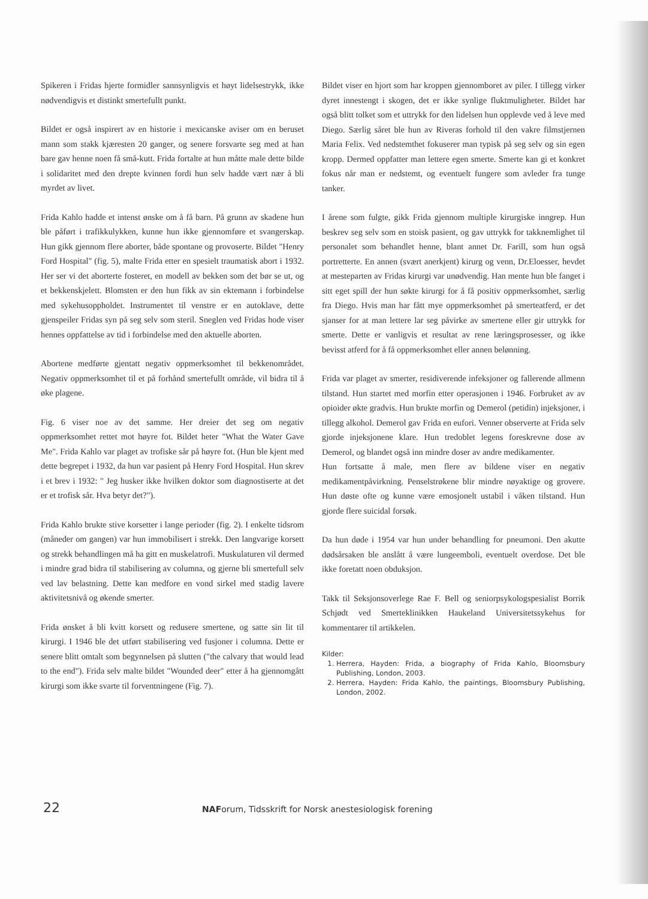Spikeren i Fridas hjerte formidler sannsynligvis et høyt lidelsestrykk, ikke nødvendigvis et distinkt smertefullt punkt.
Bildet er også inspirert av en historie i mexicanske aviser om en beruset mann som stakk kjæresten 20 ganger, og senere forsvarte seg med at han bare gav henne noen få små-kutt. Frida fortalte at hun måtte male dette bilde i solidaritet med den drepte kvinnen fordi hun selv hadde vært nær å bli myrdet av livet.
Frida Kahlo hadde et intenst ønske om å få barn. På grunn av skadene hun ble påført i trafikkulykken, kunne hun ikke gjennomføre et svangerskap. Hun gikk gjennom flere aborter, både spontane og provoserte. Bildet "Henry Ford Hospital" (fig. 5), malte Frida etter en spesielt traumatisk abort i 1932. Her ser vi det aborterte fosteret, en modell av bekken som det bør se ut, og et bekkenskjelett. Blomsten er den hun fikk av sin ektemann i forbindelse med sykehusoppholdet. Instrumentet til venstre er en autoklave, dette gjenspeiler Fridas syn på seg selv som steril. Sneglen ved Fridas hode viser hennes oppfattelse av tid i forbindelse med den aktuelle aborten.
Abortene medførte gjentatt negativ oppmerksomhet til bekkenområdet. Negativ oppmerksomhet til et på forhånd smertefullt område, vil bidra til å øke plagene.
Fig. 6 viser noe av det samme. Her dreier det seg om negativ oppmerksomhet rettet mot høyre fot. Bildet heter "What the Water Gave Me". Frida Kahlo var plaget av trofiske sår på høyre fot. (Hun ble kjent med dette begrepet i 1932, da hun var pasient på Henry Ford Hospital. Hun skrev i et brev i 1932: " Jeg husker ikke hvilken doktor som diagnostiserte at det er et trofisk sår. Hva betyr det?").
Frida Kahlo brukte stive korsetter i lange perioder (fig. 2). I enkelte tidsrom (måneder om gangen) var hun immobilisert i strekk. Den langvarige korsett og strekk behandlingen må ha gitt en muskelatrofi. Muskulaturen vil dermed i mindre grad bidra til stabilisering av columna, og gjerne bli smertefull selv ved lav belastning. Dette kan medfore en vond sirkel med stadig lavere aktivitetsnivå og økende smerter.
Frida ønsket å bli kvitt korsett og redusere smertene, og satte sin lit til kirurgi. I 1946 ble det utført stabilisering ved fusjoner i columna. Dette er senere blitt omtalt som begynnelsen på slutten ("the calvary that would lead to the end"). Frida selv malte bildet "Wounded deer" etter å ha gjennomgått kirurgi som ikke svarte til forventningene (Fig. 7).
Bildet viser en hjort som har kroppen gjennomboret av piler. I tillegg virker dyret innestengt i skogen, det er ikke synlige fluktmuligheter. Bildet har også blitt tolket som et uttrykk for den lidelsen hun opplevde ved å leve med Diego. Særlig såret ble hun av Riveras forhold til den vakre filmstjernen Maria Felix. Ved nedstemthet fokuserer man typisk på seg selv og sin egen kropp. Dermed oppfatter man lettere egen smerte. Smerte kan gi et konkret fokus når man er nedstemt, og eventuelt fungere som avleder fra tunge tanker.
I årene som fulgte, gikk Frida gjennom multiple kirurgiske inngrep. Hun beskrev seg selv som en stoisk pasient, og gav uttrykk for takknemlighet til personalet som behandlet henne, blant annet Dr. Farill, som hun også portretterte. En annen (svært anerkjent) kirurg og venn, Dr.Eloesser, hevdet at mesteparten av Fridas kirurgi var unødvendig. Han mente hun ble fanget i sitt eget spill der hun søkte kirurgi for å få positiv oppmerksomhet, særlig fra Diego. Hvis man har fått mye oppmerksomhet på smerteatferd, er det sjanser for at man lettere lar seg påvirke av smertene eller gir uttrykk for smerte. Dette er vanligvis et resultat av rene læringsprosesser, og ikke bevisst atferd for å få oppmerksomhet eller annen belønning.
Frida var plaget av smerter, residiverende infeksjoner og fallerende allmenn tilstand. Hun startet med morfin etter operasjonen i 1946. Forbruket av av opioider økte gradvis. Hun brukte morfin og Demerol (petidin) injeksjoner, i tillegg alkohol. Demerol gav Frida en eufori. Venner observerte at Frida selv gjorde injeksjonene klare. Hun tredoblet legens foreskrevne dose av Demerol, og blandet også inn mindre doser av andre medikamenter.
Hun fortsatte å male, men flere av bildene viser en negativ medikamentpåvirkning. Penselstrøkene blir mindre nøyaktige og grovere. Hun døste ofte og kunne være emosjonelt ustabil i våken tilstand. Hun gjorde flere suicidal forsøk.
Da hun døde i 1954 var hun under behandling for pneumoni. Den akutte dødsårsaken ble anslått å være lungeemboli, eventuelt overdose. Det ble ikke foretatt noen obduksjon.
Takk til Seksjonsoverlege Rae F. Bell og seniorpsykologspesialist Borrik Schjødt ved Smerteklinikken Haukeland Universitetssykehus for kommentarer til artikkelen.
Kilder:
1. Herrera, Hayden: Frida, a biography of Frida Kahlo, Bloomsbury Publishing, London, 2003.
2. Herrera, Hayden: Frida Kahlo, the paintings, Bloomsbury Publishing, London, 2002.
22 NAForum, Tidsskrift for Norsk anestesiologisk forening